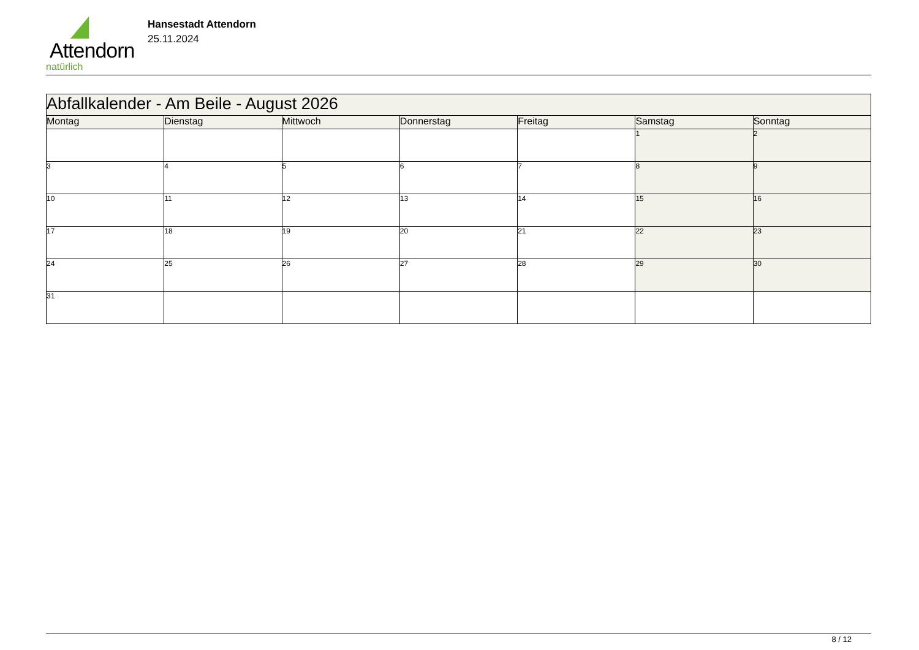Attendorn
natürlich
Hansestadt Attendorn
25.11.2024
| Abfallkalender - Am Beile - August 2026 | | | | | | |
| Montag | Dienstag | Mittwoch | Donnerstag | Freitag | Samstag | Sonntag |
| | | | | | 1 | 2 |
| 3 | 4 | 5 | 6 | 7 | 8 | 9 |
| 10 | 11 | 12 | 13 | 14 | 15 | 16 |
| 17 | 18 | 19 | 20 | 21 | 22 | 23 |
| 24 | 25 | 26 | 27 | 28 | 29 | 30 |
| 31 | | | | | | |
8 / 12